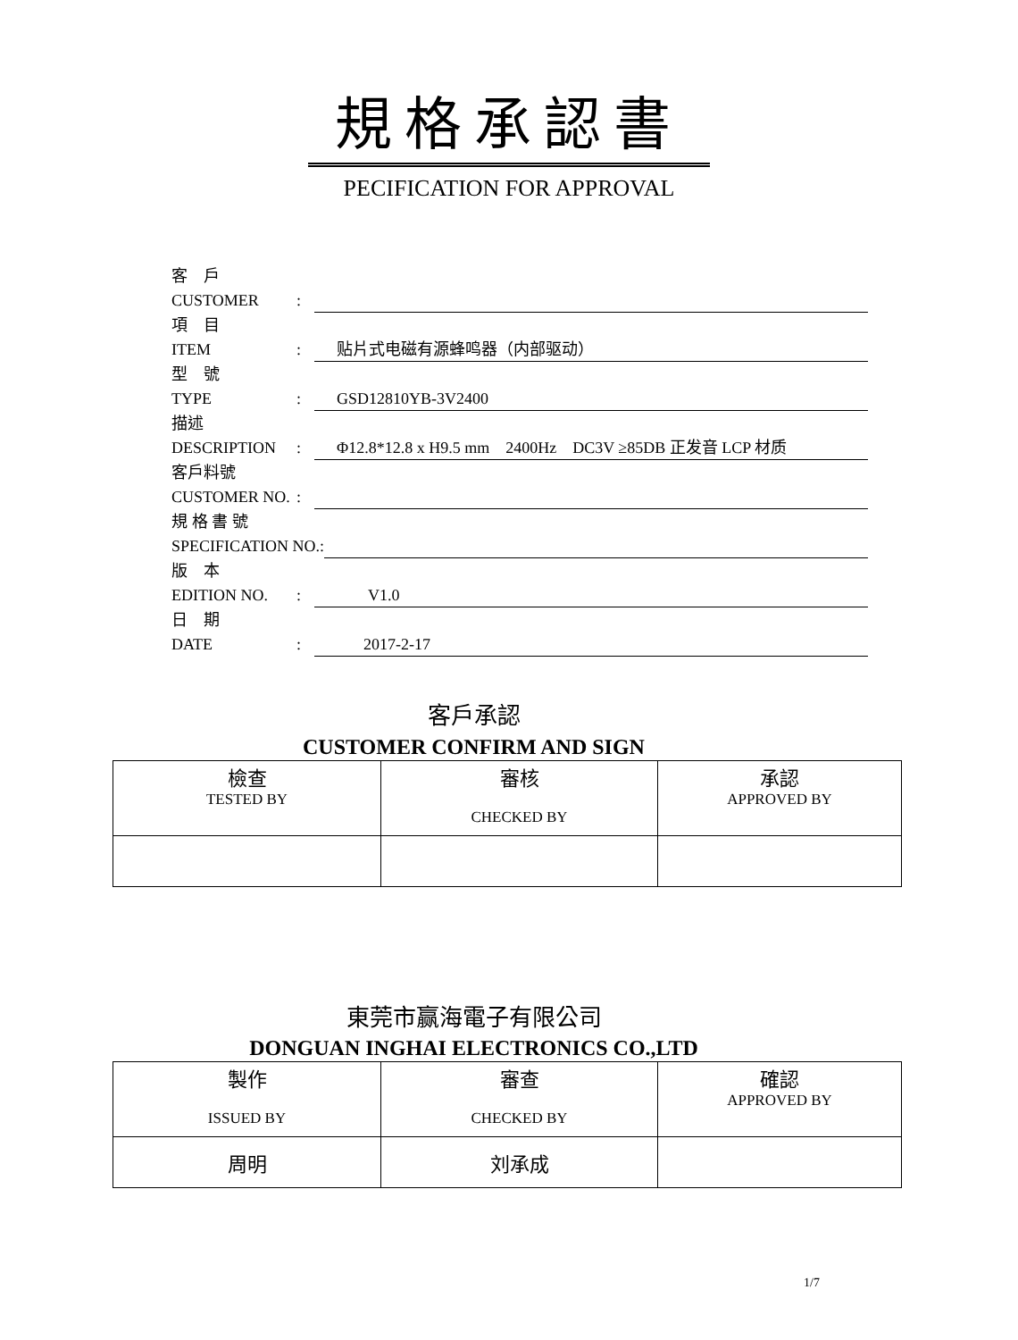規格承認書
PECIFICATION FOR APPROVAL
客　戶
CUSTOMER:
項　目
ITEM: 贴片式电磁有源蜂鸣器（内部驱动）
型　號
TYPE: GSD12810YB-3V2400
描述
DESCRIPTION: Φ12.8*12.8 x H9.5 mm　2400Hz　DC3V ≥85DB 正发音 LCP 材质
客戶料號
CUSTOMER NO.:
規 格 書 號
SPECIFICATION NO.:
版　本
EDITION NO.: V1.0
日　期
DATE: 2017-2-17
客戶承認
CUSTOMER CONFIRM AND SIGN
| 檢查 TESTED BY | 審核 CHECKED BY | 承認 APPROVED BY |
東莞市赢海電子有限公司
DONGUAN INGHAI ELECTRONICS CO.,LTD
| 製作 ISSUED BY | 審查 CHECKED BY | 確認 APPROVED BY |
| 周明 | 刘承成 | |
1/7